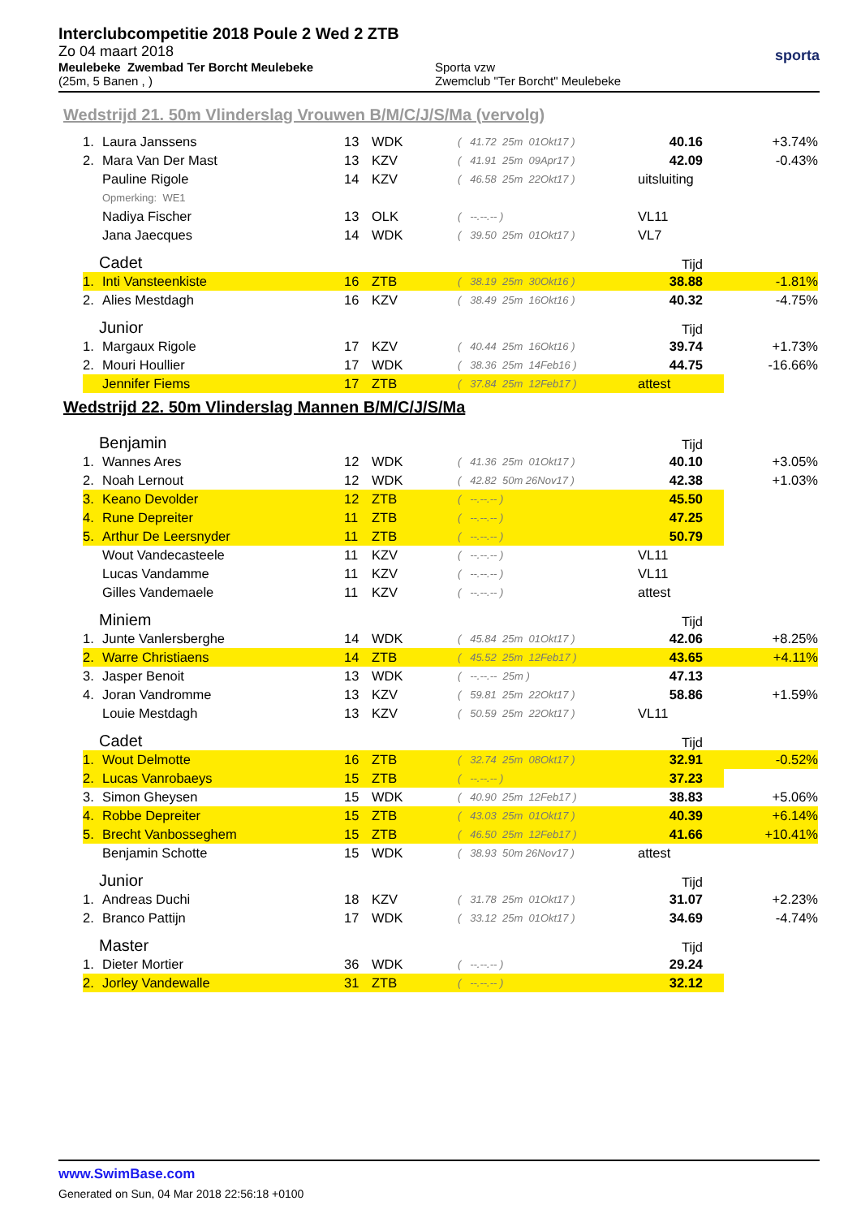Interclubcompetitie 2018 Poule 2 Wed 2 ZTB
Zo 04 maart 2018
Meulebeke Zwembad Ter Borcht Meulebeke
(25m, 5 Banen , )
Sporta vzw
Zwemclub "Ter Borcht" Meulebeke
sporta
Wedstrijd 21. 50m Vlinderslag Vrouwen B/M/C/J/S/Ma (vervolg)
| 1. | Laura Janssens | 13 | WDK | ( 41.72 25m 01Okt17 ) | 40.16 | +3.74% |
| 2. | Mara Van Der Mast | 13 | KZV | ( 41.91 25m 09Apr17 ) | 42.09 | -0.43% |
| | Pauline Rigole | 14 | KZV | ( 46.58 25m 22Okt17 ) | uitsluiting | |
| | Opmerking: WE1 | | | | | |
| | Nadiya Fischer | 13 | OLK | ( --.--.-- ) | VL11 | |
| | Jana Jaecques | 14 | WDK | ( 39.50 25m 01Okt17 ) | VL7 | |
| Cadet | | | | | Tijd | |
| 1. | Inti Vansteenkiste | 16 | ZTB | ( 38.19 25m 30Okt16 ) | 38.88 | -1.81% |
| 2. | Alies Mestdagh | 16 | KZV | ( 38.49 25m 16Okt16 ) | 40.32 | -4.75% |
| Junior | | | | | Tijd | |
| 1. | Margaux Rigole | 17 | KZV | ( 40.44 25m 16Okt16 ) | 39.74 | +1.73% |
| 2. | Mouri Houllier | 17 | WDK | ( 38.36 25m 14Feb16 ) | 44.75 | -16.66% |
| | Jennifer Fiems | 17 | ZTB | ( 37.84 25m 12Feb17 ) | attest | |
Wedstrijd 22. 50m Vlinderslag Mannen B/M/C/J/S/Ma
| Benjamin | | | | | Tijd | |
| 1. | Wannes Ares | 12 | WDK | ( 41.36 25m 01Okt17 ) | 40.10 | +3.05% |
| 2. | Noah Lernout | 12 | WDK | ( 42.82 50m 26Nov17 ) | 42.38 | +1.03% |
| 3. | Keano Devolder | 12 | ZTB | ( --.--.-- ) | 45.50 | |
| 4. | Rune Depreiter | 11 | ZTB | ( --.--.-- ) | 47.25 | |
| 5. | Arthur De Leersnyder | 11 | ZTB | ( --.--.-- ) | 50.79 | |
| | Wout Vandecasteele | 11 | KZV | ( --.--.-- ) | VL11 | |
| | Lucas Vandamme | 11 | KZV | ( --.--.-- ) | VL11 | |
| | Gilles Vandemaele | 11 | KZV | ( --.--.-- ) | attest | |
| Miniem | | | | | Tijd | |
| 1. | Junte Vanlersberghe | 14 | WDK | ( 45.84 25m 01Okt17 ) | 42.06 | +8.25% |
| 2. | Warre Christiaens | 14 | ZTB | ( 45.52 25m 12Feb17 ) | 43.65 | +4.11% |
| 3. | Jasper Benoit | 13 | WDK | ( --.--.-- 25m ) | 47.13 | |
| 4. | Joran Vandromme | 13 | KZV | ( 59.81 25m 22Okt17 ) | 58.86 | +1.59% |
| | Louie Mestdagh | 13 | KZV | ( 50.59 25m 22Okt17 ) | VL11 | |
| Cadet | | | | | Tijd | |
| 1. | Wout Delmotte | 16 | ZTB | ( 32.74 25m 08Okt17 ) | 32.91 | -0.52% |
| 2. | Lucas Vanrobaeys | 15 | ZTB | ( --.--.-- ) | 37.23 | |
| 3. | Simon Gheysen | 15 | WDK | ( 40.90 25m 12Feb17 ) | 38.83 | +5.06% |
| 4. | Robbe Depreiter | 15 | ZTB | ( 43.03 25m 01Okt17 ) | 40.39 | +6.14% |
| 5. | Brecht Vanbosseghem | 15 | ZTB | ( 46.50 25m 12Feb17 ) | 41.66 | +10.41% |
| | Benjamin Schotte | 15 | WDK | ( 38.93 50m 26Nov17 ) | attest | |
| Junior | | | | | Tijd | |
| 1. | Andreas Duchi | 18 | KZV | ( 31.78 25m 01Okt17 ) | 31.07 | +2.23% |
| 2. | Branco Pattijn | 17 | WDK | ( 33.12 25m 01Okt17 ) | 34.69 | -4.74% |
| Master | | | | | Tijd | |
| 1. | Dieter Mortier | 36 | WDK | ( --.--.-- ) | 29.24 | |
| 2. | Jorley Vandewalle | 31 | ZTB | ( --.--.-- ) | 32.12 | |
www.SwimBase.com
Generated on Sun, 04 Mar 2018 22:56:18 +0100